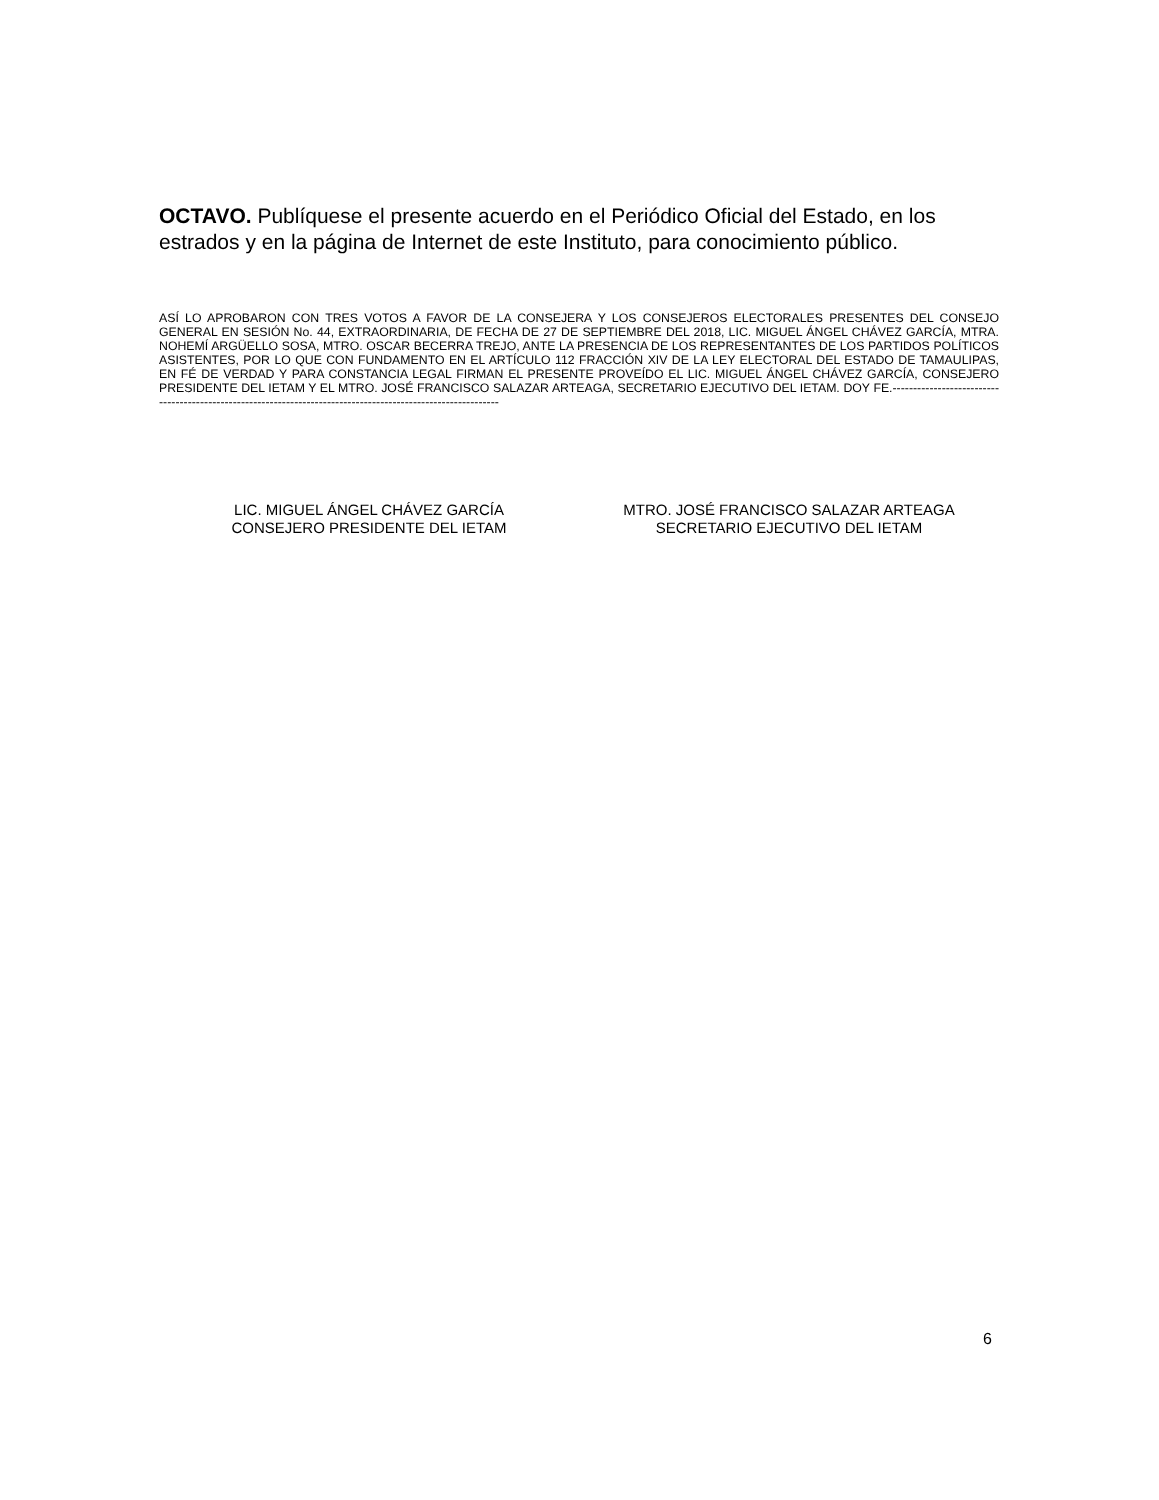OCTAVO. Publíquese el presente acuerdo en el Periódico Oficial del Estado, en los estrados y en la página de Internet de este Instituto, para conocimiento público.
ASÍ LO APROBARON CON TRES VOTOS A FAVOR DE LA CONSEJERA Y LOS CONSEJEROS ELECTORALES PRESENTES DEL CONSEJO GENERAL EN SESIÓN No. 44, EXTRAORDINARIA, DE FECHA DE 27 DE SEPTIEMBRE DEL 2018, LIC. MIGUEL ÁNGEL CHÁVEZ GARCÍA, MTRA. NOHEMÍ ARGÜELLO SOSA, MTRO. OSCAR BECERRA TREJO, ANTE LA PRESENCIA DE LOS REPRESENTANTES DE LOS PARTIDOS POLÍTICOS ASISTENTES, POR LO QUE CON FUNDAMENTO EN EL ARTÍCULO 112 FRACCIÓN XIV DE LA LEY ELECTORAL DEL ESTADO DE TAMAULIPAS, EN FÉ DE VERDAD Y PARA CONSTANCIA LEGAL FIRMAN EL PRESENTE PROVEÍDO EL LIC. MIGUEL ÁNGEL CHÁVEZ GARCÍA, CONSEJERO PRESIDENTE DEL IETAM Y EL MTRO. JOSÉ FRANCISCO SALAZAR ARTEAGA, SECRETARIO EJECUTIVO DEL IETAM. DOY FE.-------------------------------------------------------------------------------------------------------------
LIC. MIGUEL ÁNGEL CHÁVEZ GARCÍA
CONSEJERO PRESIDENTE DEL IETAM
MTRO. JOSÉ FRANCISCO SALAZAR ARTEAGA
SECRETARIO EJECUTIVO DEL IETAM
6